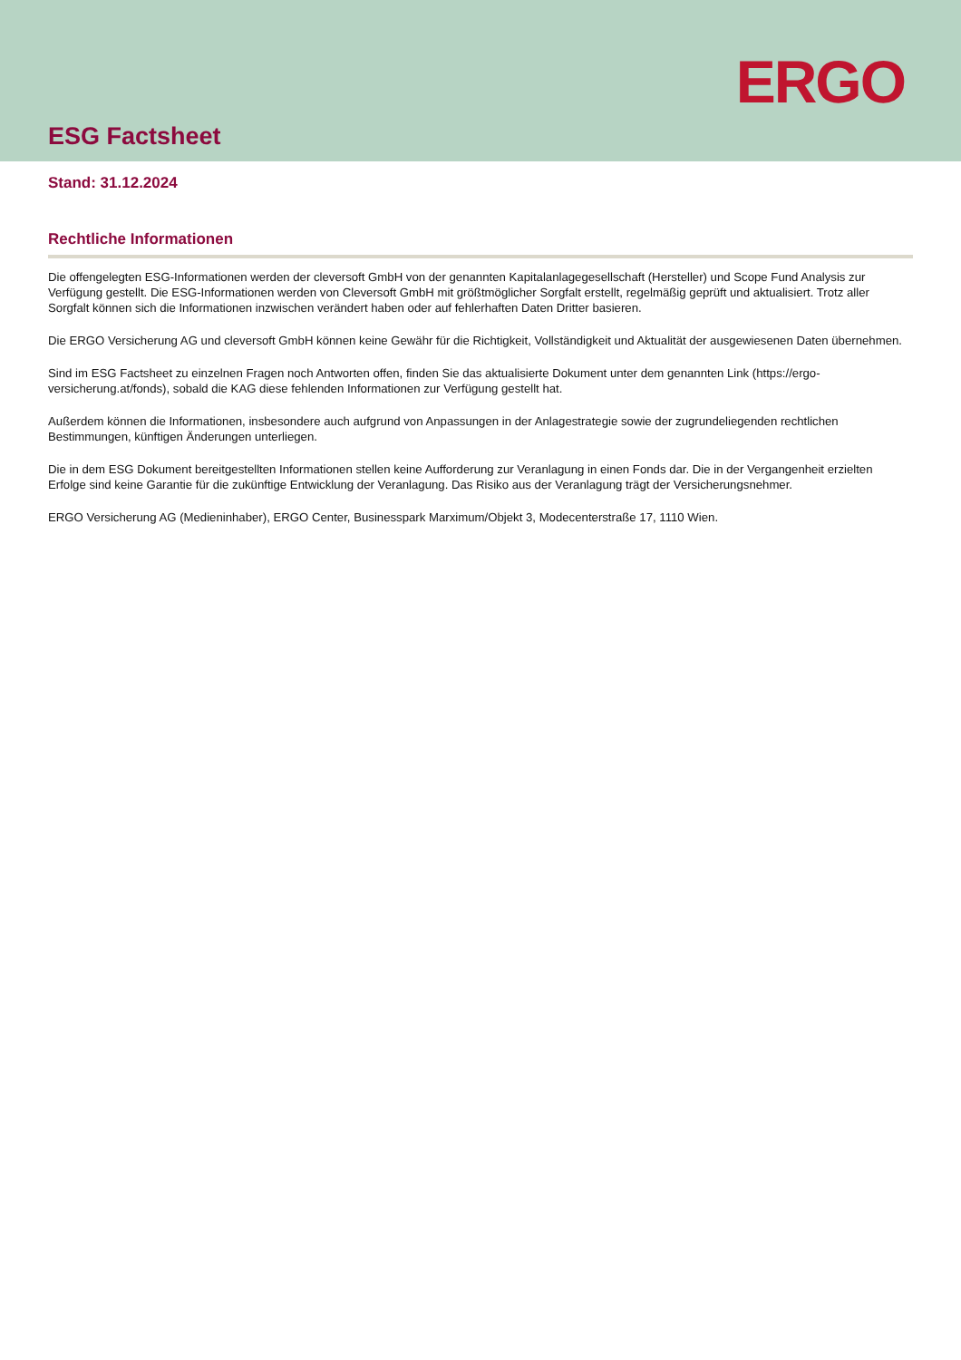ERGO
ESG Factsheet
Stand: 31.12.2024
Rechtliche Informationen
Die offengelegten ESG-Informationen werden der cleversoft GmbH von der genannten Kapitalanlagegesellschaft (Hersteller) und Scope Fund Analysis zur Verfügung gestellt. Die ESG-Informationen werden von Cleversoft GmbH mit größtmöglicher Sorgfalt erstellt, regelmäßig geprüft und aktualisiert. Trotz aller Sorgfalt können sich die Informationen inzwischen verändert haben oder auf fehlerhaften Daten Dritter basieren.
Die ERGO Versicherung AG und cleversoft GmbH können keine Gewähr für die Richtigkeit, Vollständigkeit und Aktualität der ausgewiesenen Daten übernehmen.
Sind im ESG Factsheet zu einzelnen Fragen noch Antworten offen, finden Sie das aktualisierte Dokument unter dem genannten Link (https://ergo-versicherung.at/fonds), sobald die KAG diese fehlenden Informationen zur Verfügung gestellt hat.
Außerdem können die Informationen, insbesondere auch aufgrund von Anpassungen in der Anlagestrategie sowie der zugrundeliegenden rechtlichen Bestimmungen, künftigen Änderungen unterliegen.
Die in dem ESG Dokument bereitgestellten Informationen stellen keine Aufforderung zur Veranlagung in einen Fonds dar. Die in der Vergangenheit erzielten Erfolge sind keine Garantie für die zukünftige Entwicklung der Veranlagung. Das Risiko aus der Veranlagung trägt der Versicherungsnehmer.
ERGO Versicherung AG (Medieninhaber), ERGO Center, Businesspark Marximum/Objekt 3, Modecenterstraße 17, 1110 Wien.